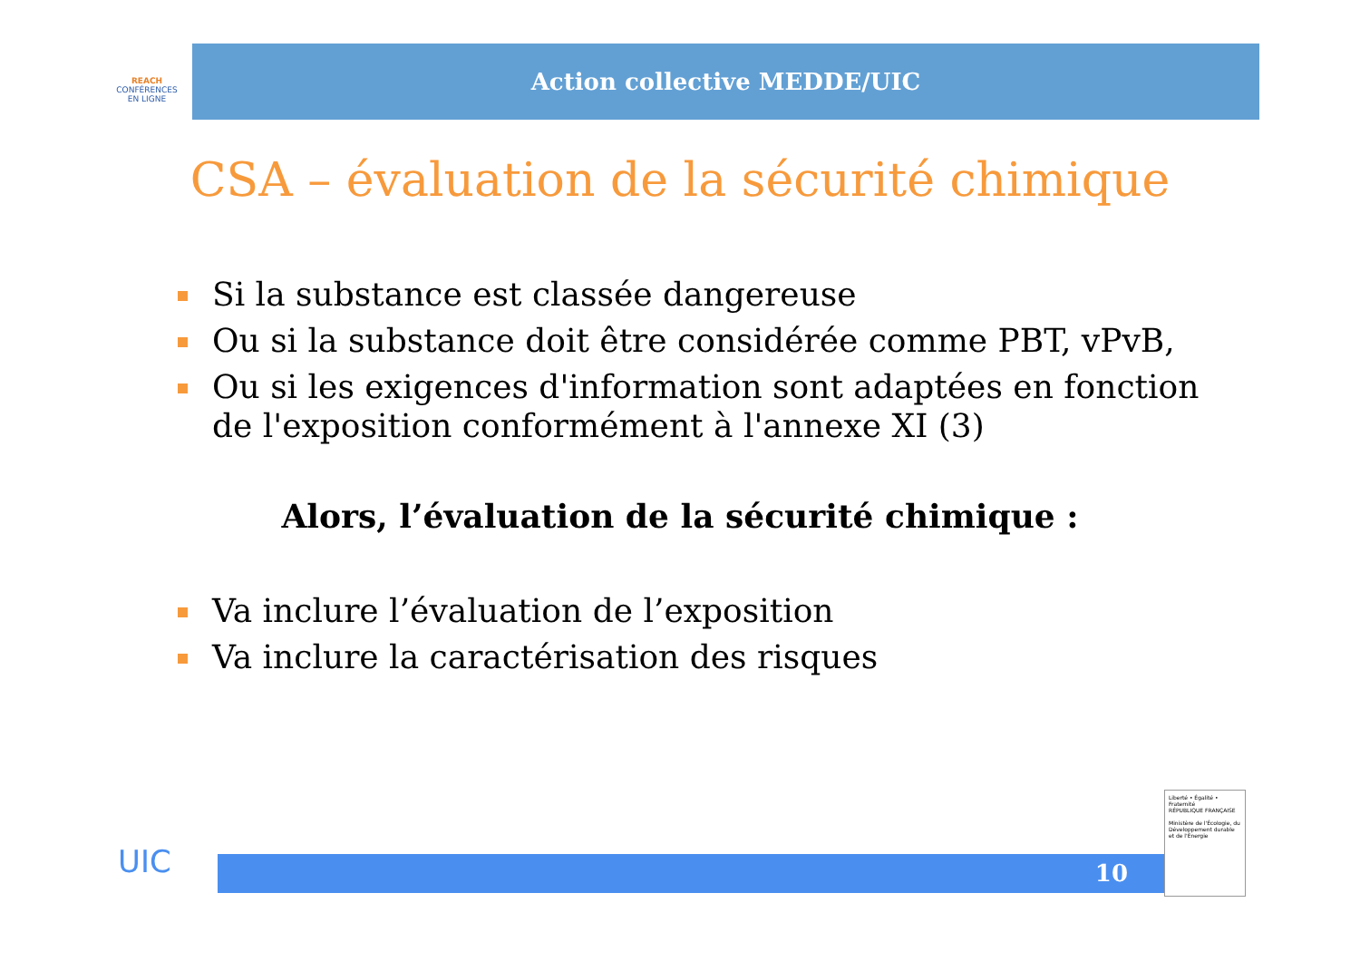REACH
CONFÉRENCES
EN LIGNE
Action collective MEDDE/UIC
CSA – évaluation de la sécurité chimique
Si la substance est classée dangereuse
Ou si la substance doit être considérée comme PBT, vPvB,
Ou si les exigences d'information sont adaptées en fonction de l'exposition conformément à l'annexe XI (3)
Alors, l’évaluation de la sécurité chimique :
Va inclure l’évaluation de l’exposition
Va inclure la caractérisation des risques
UIC 10
Liberté • Égalité • Fraternité
RÉPUBLIQUE FRANÇAISE
Ministère de l'Écologie, du Développement durable et de l'Énergie